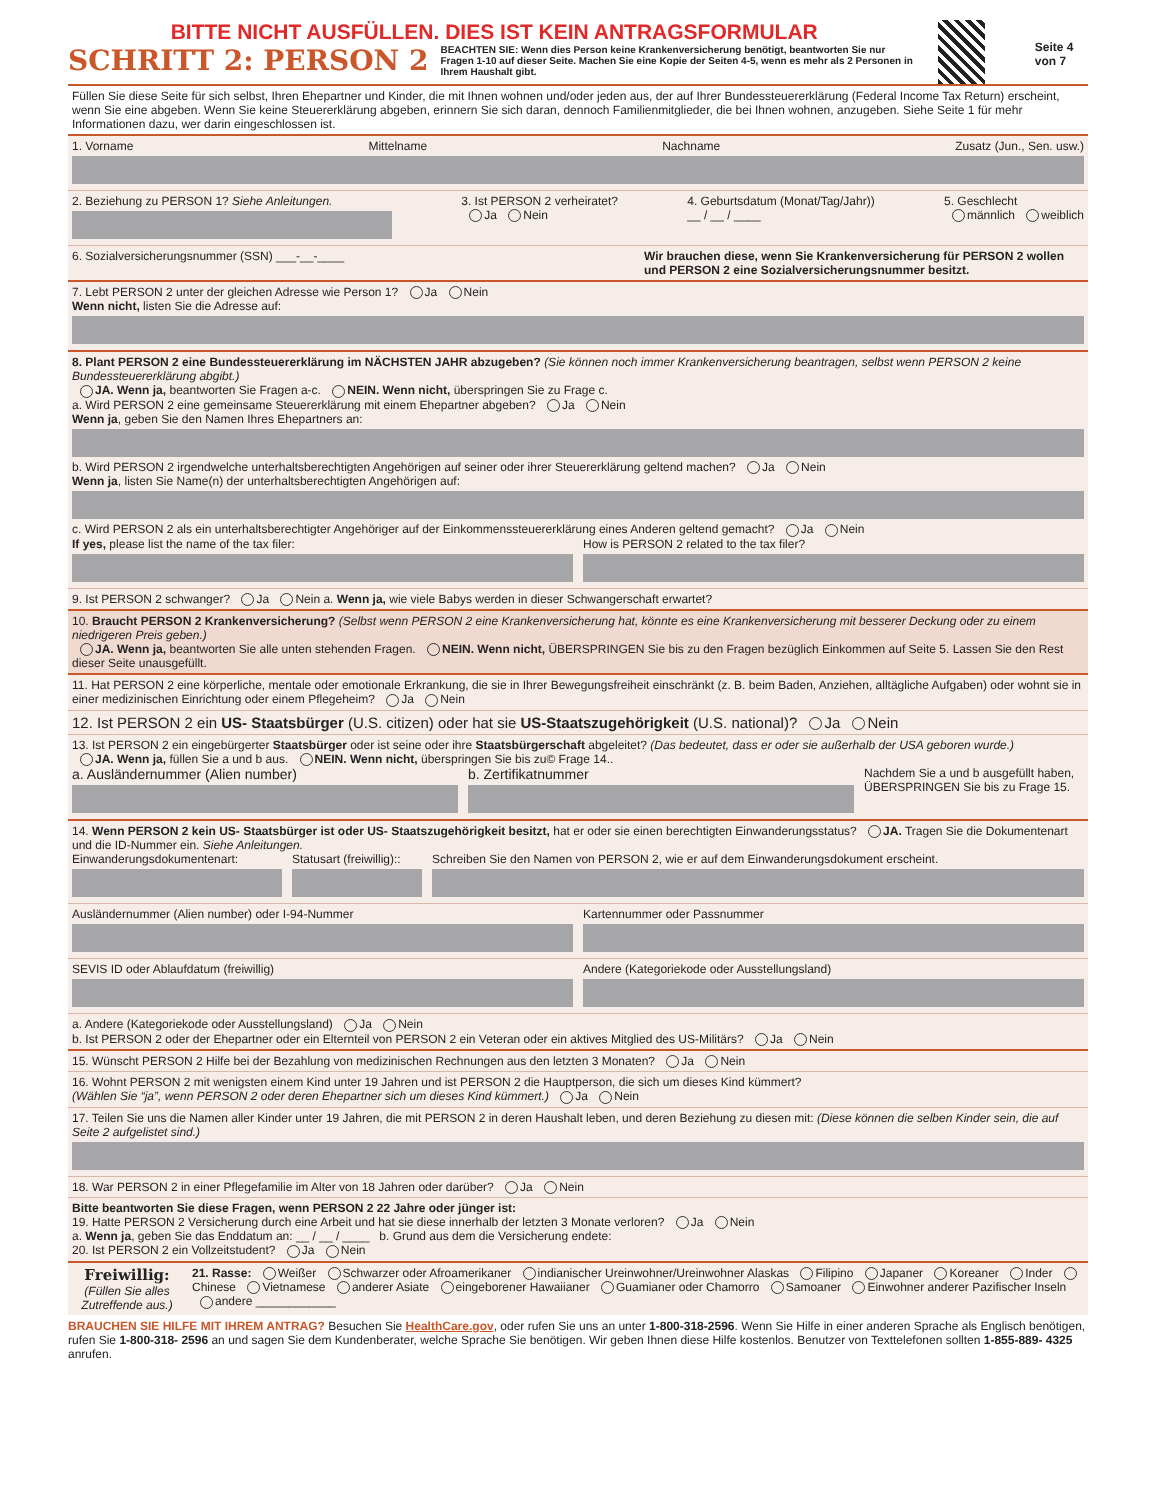BITTE NICHT AUSFÜLLEN. DIES IST KEIN ANTRAGSFORMULAR
SCHRITT 2: PERSON 2
BEACHTEN SIE: Wenn dies Person keine Krankenversicherung benötigt, beantworten Sie nur Fragen 1-10 auf dieser Seite. Machen Sie eine Kopie der Seiten 4-5, wenn es mehr als 2 Personen in Ihrem Haushalt gibt.
Seite 4 von 7
Füllen Sie diese Seite für sich selbst, Ihren Ehepartner und Kinder, die mit Ihnen wohnen und/oder jeden aus, der auf Ihrer Bundessteuererklärung (Federal Income Tax Return) erscheint, wenn Sie eine abgeben. Wenn Sie keine Steuererklärung abgeben, erinnern Sie sich daran, dennoch Familienmitglieder, die bei Ihnen wohnen, anzugeben. Siehe Seite 1 für mehr Informationen dazu, wer darin eingeschlossen ist.
1. Vorname Mittelname Nachname Zusatz (Jun., Sen. usw.)
2. Beziehung zu PERSON 1? Siehe Anleitungen. 3. Ist PERSON 2 verheiratet?
Ja Nein
4. Geburtsdatum (Monat/Tag/Jahr))
__ / __ / ____
5. Geschlecht
männlich weiblich
6. Sozialversicherungsnummer (SSN) ___-__-____ Wir brauchen diese, wenn Sie Krankenversicherung für PERSON 2 wollen und PERSON 2 eine Sozialversicherungsnummer besitzt.
7. Lebt PERSON 2 unter der gleichen Adresse wie Person 1? Ja Nein
Wenn nicht, listen Sie die Adresse auf:
8. Plant PERSON 2 eine Bundessteuererklärung im NÄCHSTEN JAHR abzugeben? (Sie können noch immer Krankenversicherung beantragen, selbst wenn PERSON 2 keine Bundessteuererklärung abgibt.)
JA. Wenn ja, beantworten Sie Fragen a-c. NEIN. Wenn nicht, überspringen Sie zu Frage c.
a. Wird PERSON 2 eine gemeinsame Steuererklärung mit einem Ehepartner abgeben? Ja Nein
Wenn ja, geben Sie den Namen Ihres Ehepartners an:
b. Wird PERSON 2 irgendwelche unterhaltsberechtigten Angehörigen auf seiner oder ihrer Steuererklärung geltend machen? Ja Nein
Wenn ja, listen Sie Name(n) der unterhaltsberechtigten Angehörigen auf:
c. Wird PERSON 2 als ein unterhaltsberechtigter Angehöriger auf der Einkommenssteuererklärung eines Anderen geltend gemacht? Ja Nein
If yes, please list the name of the tax filer:
How is PERSON 2 related to the tax filer?
9. Ist PERSON 2 schwanger? Ja Nein a. Wenn ja, wie viele Babys werden in dieser Schwangerschaft erwartet?
10. Braucht PERSON 2 Krankenversicherung? (Selbst wenn PERSON 2 eine Krankenversicherung hat, könnte es eine Krankenversicherung mit besserer Deckung oder zu einem niedrigeren Preis geben.)
JA. Wenn ja, beantworten Sie alle unten stehenden Fragen. NEIN. Wenn nicht, ÜBERSPRINGEN Sie bis zu den Fragen bezüglich Einkommen auf Seite 5. Lassen Sie den Rest dieser Seite unausgefüllt.
11. Hat PERSON 2 eine körperliche, mentale oder emotionale Erkrankung, die sie in Ihrer Bewegungsfreiheit einschränkt (z. B. beim Baden, Anziehen, alltägliche Aufgaben) oder wohnt sie in einer medizinischen Einrichtung oder einem Pflegeheim? Ja Nein
12. Ist PERSON 2 ein US- Staatsbürger (U.S. citizen) oder hat sie US-Staatszugehörigkeit (U.S. national)? Ja Nein
13. Ist PERSON 2 ein eingebürgerter Staatsbürger oder ist seine oder ihre Staatsbürgerschaft abgeleitet? (Das bedeutet, dass er oder sie außerhalb der USA geboren wurde.)
JA. Wenn ja, füllen Sie a und b aus. NEIN. Wenn nicht, überspringen Sie bis zu© Frage 14..
a. Ausländernummer (Alien number)
b. Zertifikatnummer
Nachdem Sie a und b ausgefüllt haben, ÜBERSPRINGEN Sie bis zu Frage 15.
14. Wenn PERSON 2 kein US- Staatsbürger ist oder US- Staatszugehörigkeit besitzt, hat er oder sie einen berechtigten Einwanderungsstatus? JA. Tragen Sie die Dokumentenart und die ID-Nummer ein. Siehe Anleitungen.
Einwanderungsdokumentenart: Statusart (freiwillig)::
Schreiben Sie den Namen von PERSON 2, wie er auf dem Einwanderungsdokument erscheint.
Ausländernummer (Alien number) oder I-94-Nummer
Kartennummer oder Passnummer
SEVIS ID oder Ablaufdatum (freiwillig)
Andere (Kategoriekode oder Ausstellungsland)
a. Andere (Kategoriekode oder Ausstellungsland) Ja Nein
b. Ist PERSON 2 oder der Ehepartner oder ein Elternteil von PERSON 2 ein Veteran oder ein aktives Mitglied des US-Militärs? Ja Nein
15. Wünscht PERSON 2 Hilfe bei der Bezahlung von medizinischen Rechnungen aus den letzten 3 Monaten? Ja Nein
16. Wohnt PERSON 2 mit wenigsten einem Kind unter 19 Jahren und ist PERSON 2 die Hauptperson, die sich um dieses Kind kümmert?
(Wählen Sie “ja”, wenn PERSON 2 oder deren Ehepartner sich um dieses Kind kümmert.) Ja Nein
17. Teilen Sie uns die Namen aller Kinder unter 19 Jahren, die mit PERSON 2 in deren Haushalt leben, und deren Beziehung zu diesen mit: (Diese können die selben Kinder sein, die auf Seite 2 aufgelistet sind.)
18. War PERSON 2 in einer Pflegefamilie im Alter von 18 Jahren oder darüber? Ja Nein
Bitte beantworten Sie diese Fragen, wenn PERSON 2 22 Jahre oder jünger ist:
19. Hatte PERSON 2 Versicherung durch eine Arbeit und hat sie diese innerhalb der letzten 3 Monate verloren? Ja Nein
a. Wenn ja, geben Sie das Enddatum an: __ / __ / ____ b. Grund aus dem die Versicherung endete:
20. Ist PERSON 2 ein Vollzeitstudent? Ja Nein
Freiwillig:
(Füllen Sie alles Zutreffende aus.)
21. Rasse: Weißer Schwarzer oder Afroamerikaner indianischer Ureinwohner/Ureinwohner Alaskas Filipino Japaner Koreaner Inder Chinese Vietnamese anderer Asiate eingeborener Hawaiianer Guamianer oder Chamorro Samoaner Einwohner anderer Pazifischer Inseln andere ____________
BRAUCHEN SIE HILFE MIT IHREM ANTRAG? Besuchen Sie HealthCare.gov, oder rufen Sie uns an unter 1-800-318-2596. Wenn Sie Hilfe in einer anderen Sprache als Englisch benötigen, rufen Sie 1-800-318- 2596 an und sagen Sie dem Kundenberater, welche Sprache Sie benötigen. Wir geben Ihnen diese Hilfe kostenlos. Benutzer von Texttelefonen sollten 1-855-889- 4325 anrufen.